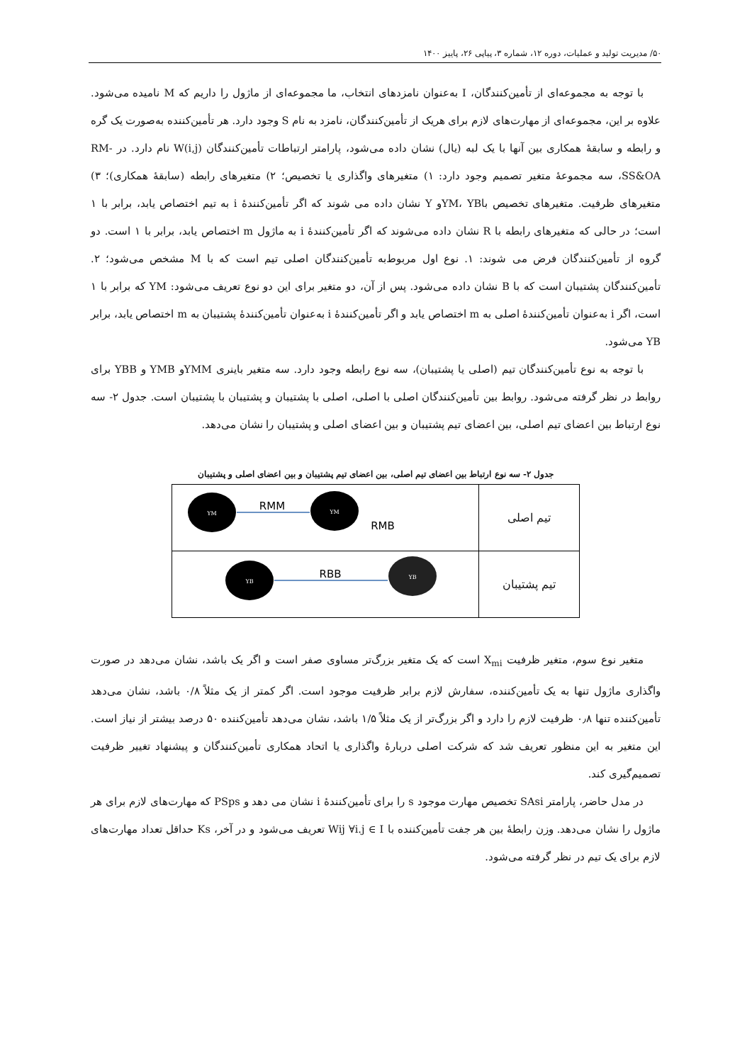۵۰/ مدیریت تولید و عملیات، دوره ۱۲، شماره ۳، پیاپی ۲۶، پاییز ۱۴۰۰
با توجه به مجموعه‌ای از تأمین‌کنندگان، I به‌عنوان نامزدهای انتخاب، ما مجموعه‌ای از ماژول را داریم که M نامیده می‌شود. علاوه بر این، مجموعه‌ای از مهارت‌های لازم برای هریک از تأمین‌کنندگان، نامزد به نام S وجود دارد. هر تأمین‌کننده به‌صورت یک گره و رابطه و سابقهٔ همکاری بین آنها با یک لبه (یال) نشان داده می‌شود، پارامتر ارتباطات تأمین‌کنندگان W(i,j) نام دارد. در RM-SS&OA، سه مجموعهٔ متغیر تصمیم وجود دارد: ۱) متغیرهای واگذاری یا تخصیص؛ ۲) متغیرهای رابطه (سابقهٔ همکاری)؛ ۳) متغیرهای ظرفیت. متغیرهای تخصیص باYM، YBو Y نشان داده می شوند که اگر تأمین‌کنندهٔ i به تیم اختصاص یابد، برابر با ۱ است؛ در حالی که متغیرهای رابطه با R نشان داده می‌شوند که اگر تأمین‌کنندهٔ i به ماژول m اختصاص یابد، برابر با ۱ است. دو گروه از تأمین‌کنندگان فرض می شوند: ۱. نوع اول مربوط‌به تأمین‌کنندگان اصلی تیم است که با M مشخص می‌شود؛ ۲. تأمین‌کنندگان پشتیبان است که با B نشان داده می‌شود. پس از آن، دو متغیر برای این دو نوع تعریف می‌شود: YM که برابر با ۱ است، اگر i به‌عنوان تأمین‌کنندهٔ اصلی به m اختصاص یابد و اگر تأمین‌کنندهٔ i به‌عنوان تأمین‌کنندهٔ پشتیبان به m اختصاص یابد، برابر YB می‌شود.
با توجه به نوع تأمین‌کنندگان تیم (اصلی یا پشتیبان)، سه نوع رابطه وجود دارد. سه متغیر باینری YMMو YMB و YBB برای روابط در نظر گرفته می‌شود. روابط بین تأمین‌کنندگان اصلی با اصلی، اصلی با پشتیبان و پشتیبان با پشتیبان است. جدول ۲- سه نوع ارتباط بین اعضای تیم اصلی، بین اعضای تیم پشتیبان و بین اعضای اصلی و پشتیبان را نشان می‌دهد.
جدول ۲- سه نوع ارتباط بین اعضای تیم اصلی، بین اعضای تیم پشتیبان و بین اعضای اصلی و پشتیبان
| تیم اصلی | YM YM RMM RMB |
| تیم پشتیبان | YB YB RBB |
متغیر نوع سوم، متغیر ظرفیت X<sub>mi</sub> است که یک متغیر بزرگ‌تر مساوی صفر است و اگر یک باشد، نشان می‌دهد در صورت واگذاری ماژول تنها به یک تأمین‌کننده، سفارش لازم برابر ظرفیت موجود است. اگر کمتر از یک مثلاً ۰/۸ باشد، نشان می‌دهد تأمین‌کننده تنها ۰٫۸ ظرفیت لازم را دارد و اگر بزرگ‌تر از یک مثلاً ۱/۵ باشد، نشان می‌دهد تأمین‌کننده ۵۰ درصد بیشتر از نیاز است. این متغیر به این منظور تعریف شد که شرکت اصلی دربارهٔ واگذاری یا اتحاد همکاری تأمین‌کنندگان و پیشنهاد تغییر ظرفیت تصمیم‌گیری کند.
در مدل حاضر، پارامتر SAsi تخصیص مهارت موجود s را برای تأمین‌کنندهٔ i نشان می دهد و PSps که مهارت‌های لازم برای هر ماژول را نشان می‌دهد. وزن رابطهٔ بین هر جفت تأمین‌کننده با Wij ∀i.j ∈ I تعریف می‌شود و در آخر، Ks حداقل تعداد مهارت‌های لازم برای یک تیم در نظر گرفته می‌شود.